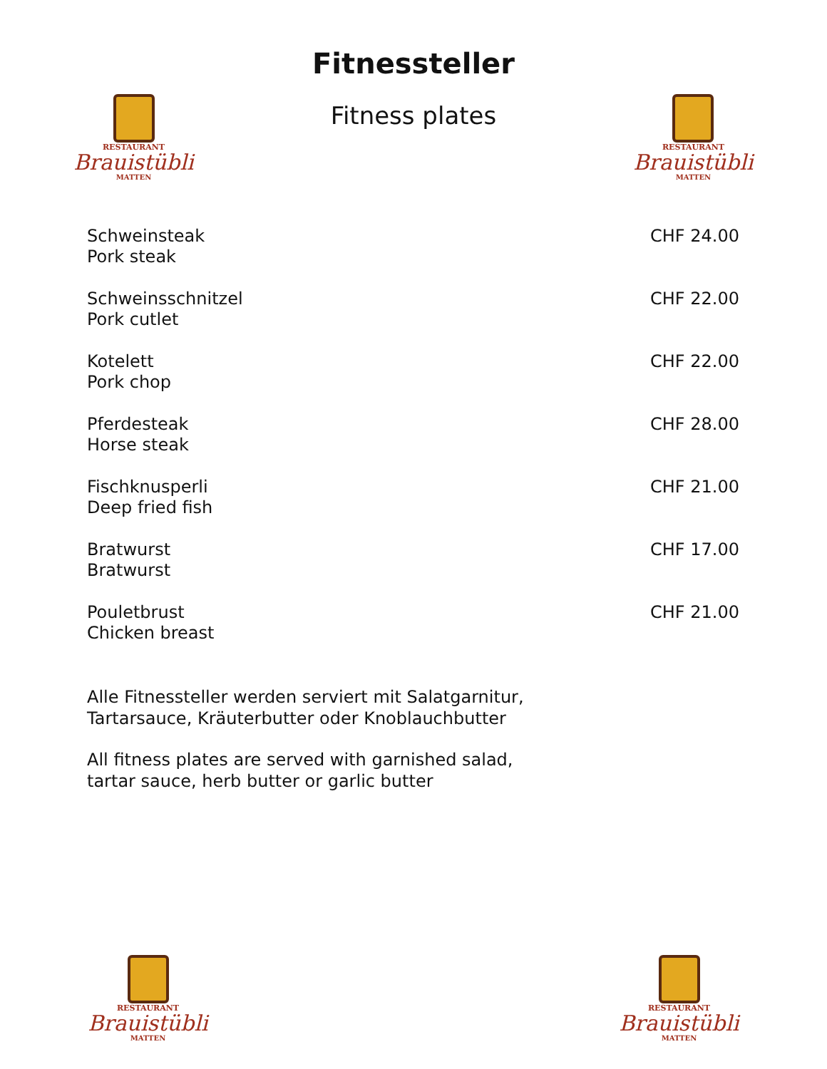Fitnessteller
RESTAURANT
Brauistübli
MATTEN
Fitness plates
RESTAURANT
Brauistübli
MATTEN
| Schweinsteak Pork steak | CHF 24.00 |
| Schweinsschnitzel Pork cutlet | CHF 22.00 |
| Kotelett Pork chop | CHF 22.00 |
| Pferdesteak Horse steak | CHF 28.00 |
| Fischknusperli Deep fried fish | CHF 21.00 |
| Bratwurst Bratwurst | CHF 17.00 |
| Pouletbrust Chicken breast | CHF 21.00 |
Alle Fitnessteller werden serviert mit Salatgarnitur,
Tartarsauce, Kräuterbutter oder Knoblauchbutter
All fitness plates are served with garnished salad,
tartar sauce, herb butter or garlic butter
RESTAURANT
Brauistübli
MATTEN
RESTAURANT
Brauistübli
MATTEN